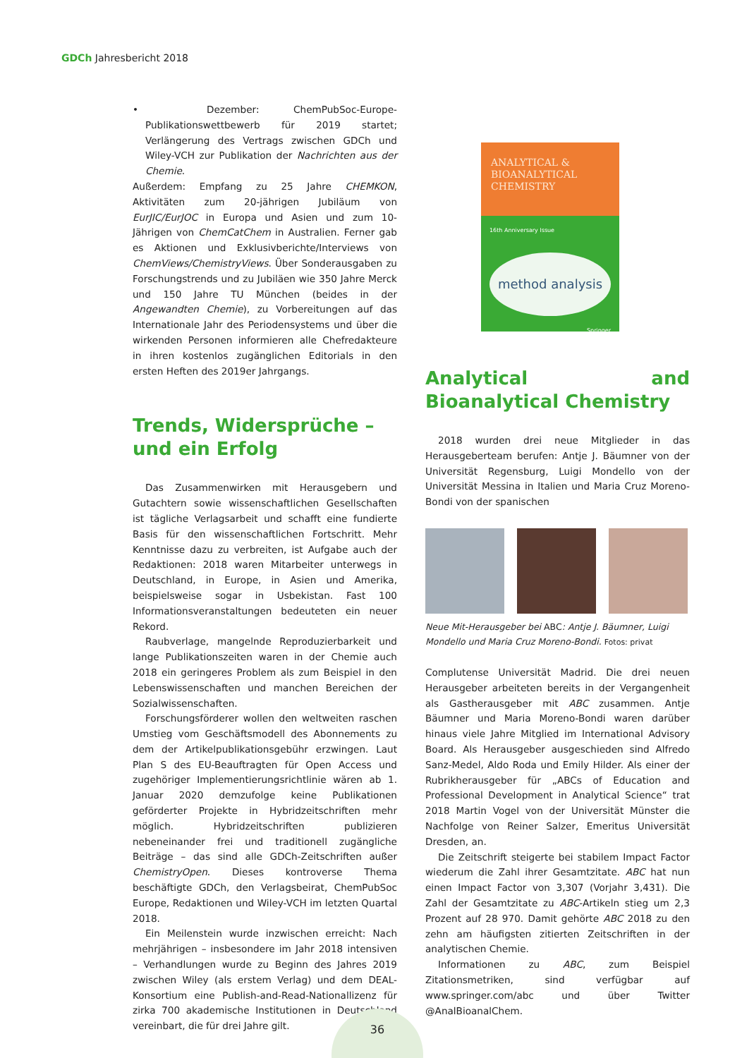GDCh Jahresbericht 2018
• Dezember: ChemPubSoc-Europe-Publikationswettbewerb für 2019 startet; Verlängerung des Vertrags zwischen GDCh und Wiley-VCH zur Publikation der Nachrichten aus der Chemie.
Außerdem: Empfang zu 25 Jahre CHEMKON, Aktivitäten zum 20-jährigen Jubiläum von EurJIC/EurJOC in Europa und Asien und zum 10-Jährigen von ChemCatChem in Australien. Ferner gab es Aktionen und Exklusivberichte/Interviews von ChemViews/ChemistryViews. Über Sonderausgaben zu Forschungstrends und zu Jubiläen wie 350 Jahre Merck und 150 Jahre TU München (beides in der Angewandten Chemie), zu Vorbereitungen auf das Internationale Jahr des Periodensystems und über die wirkenden Personen informieren alle Chefredakteure in ihren kostenlos zugänglichen Editorials in den ersten Heften des 2019er Jahrgangs.
Trends, Widersprüche –
und ein Erfolg
Das Zusammenwirken mit Herausgebern und Gutachtern sowie wissenschaftlichen Gesellschaften ist tägliche Verlagsarbeit und schafft eine fundierte Basis für den wissenschaftlichen Fortschritt. Mehr Kenntnisse dazu zu verbreiten, ist Aufgabe auch der Redaktionen: 2018 waren Mitarbeiter unterwegs in Deutschland, in Europe, in Asien und Amerika, beispielsweise sogar in Usbekistan. Fast 100 Informationsveranstaltungen bedeuteten ein neuer Rekord.
Raubverlage, mangelnde Reproduzierbarkeit und lange Publikationszeiten waren in der Chemie auch 2018 ein geringeres Problem als zum Beispiel in den Lebenswissenschaften und manchen Bereichen der Sozialwissenschaften.
Forschungsförderer wollen den weltweiten raschen Umstieg vom Geschäftsmodell des Abonnements zu dem der Artikelpublikationsgebühr erzwingen. Laut Plan S des EU-Beauftragten für Open Access und zugehöriger Implementierungsrichtlinie wären ab 1. Januar 2020 demzufolge keine Publikationen geförderter Projekte in Hybridzeitschriften mehr möglich. Hybridzeitschriften publizieren nebeneinander frei und traditionell zugängliche Beiträge – das sind alle GDCh-Zeitschriften außer ChemistryOpen. Dieses kontroverse Thema beschäftigte GDCh, den Verlagsbeirat, ChemPubSoc Europe, Redaktionen und Wiley-VCH im letzten Quartal 2018.
Ein Meilenstein wurde inzwischen erreicht: Nach mehrjährigen – insbesondere im Jahr 2018 intensiven – Verhandlungen wurde zu Beginn des Jahres 2019 zwischen Wiley (als erstem Verlag) und dem DEAL-Konsortium eine Publish-and-Read-Nationallizenz für zirka 700 akademische Institutionen in Deutschland vereinbart, die für drei Jahre gilt.
ANALYTICAL &
BIOANALYTICAL
CHEMISTRY
16th Anniversary Issue
method analysis
Springer
Analytical and Bioanalytical Chemistry
2018 wurden drei neue Mitglieder in das Herausgeberteam berufen: Antje J. Bäumner von der Universität Regensburg, Luigi Mondello von der Universität Messina in Italien und Maria Cruz Moreno-Bondi von der spanischen
Neue Mit-Herausgeber bei ABC: Antje J. Bäumner, Luigi Mondello und Maria Cruz Moreno-Bondi. Fotos: privat
Complutense Universität Madrid. Die drei neuen Herausgeber arbeiteten bereits in der Vergangenheit als Gastherausgeber mit ABC zusammen. Antje Bäumner und Maria Moreno-Bondi waren darüber hinaus viele Jahre Mitglied im International Advisory Board. Als Herausgeber ausgeschieden sind Alfredo Sanz-Medel, Aldo Roda und Emily Hilder. Als einer der Rubrikherausgeber für „ABCs of Education and Professional Development in Analytical Science“ trat 2018 Martin Vogel von der Universität Münster die Nachfolge von Reiner Salzer, Emeritus Universität Dresden, an.
Die Zeitschrift steigerte bei stabilem Impact Factor wiederum die Zahl ihrer Gesamtzitate. ABC hat nun einen Impact Factor von 3,307 (Vorjahr 3,431). Die Zahl der Gesamtzitate zu ABC-Artikeln stieg um 2,3 Prozent auf 28 970. Damit gehörte ABC 2018 zu den zehn am häufigsten zitierten Zeitschriften in der analytischen Chemie.
Informationen zu ABC, zum Beispiel Zitationsmetriken, sind verfügbar auf www.springer.com/abc und über Twitter @AnalBioanalChem.
36